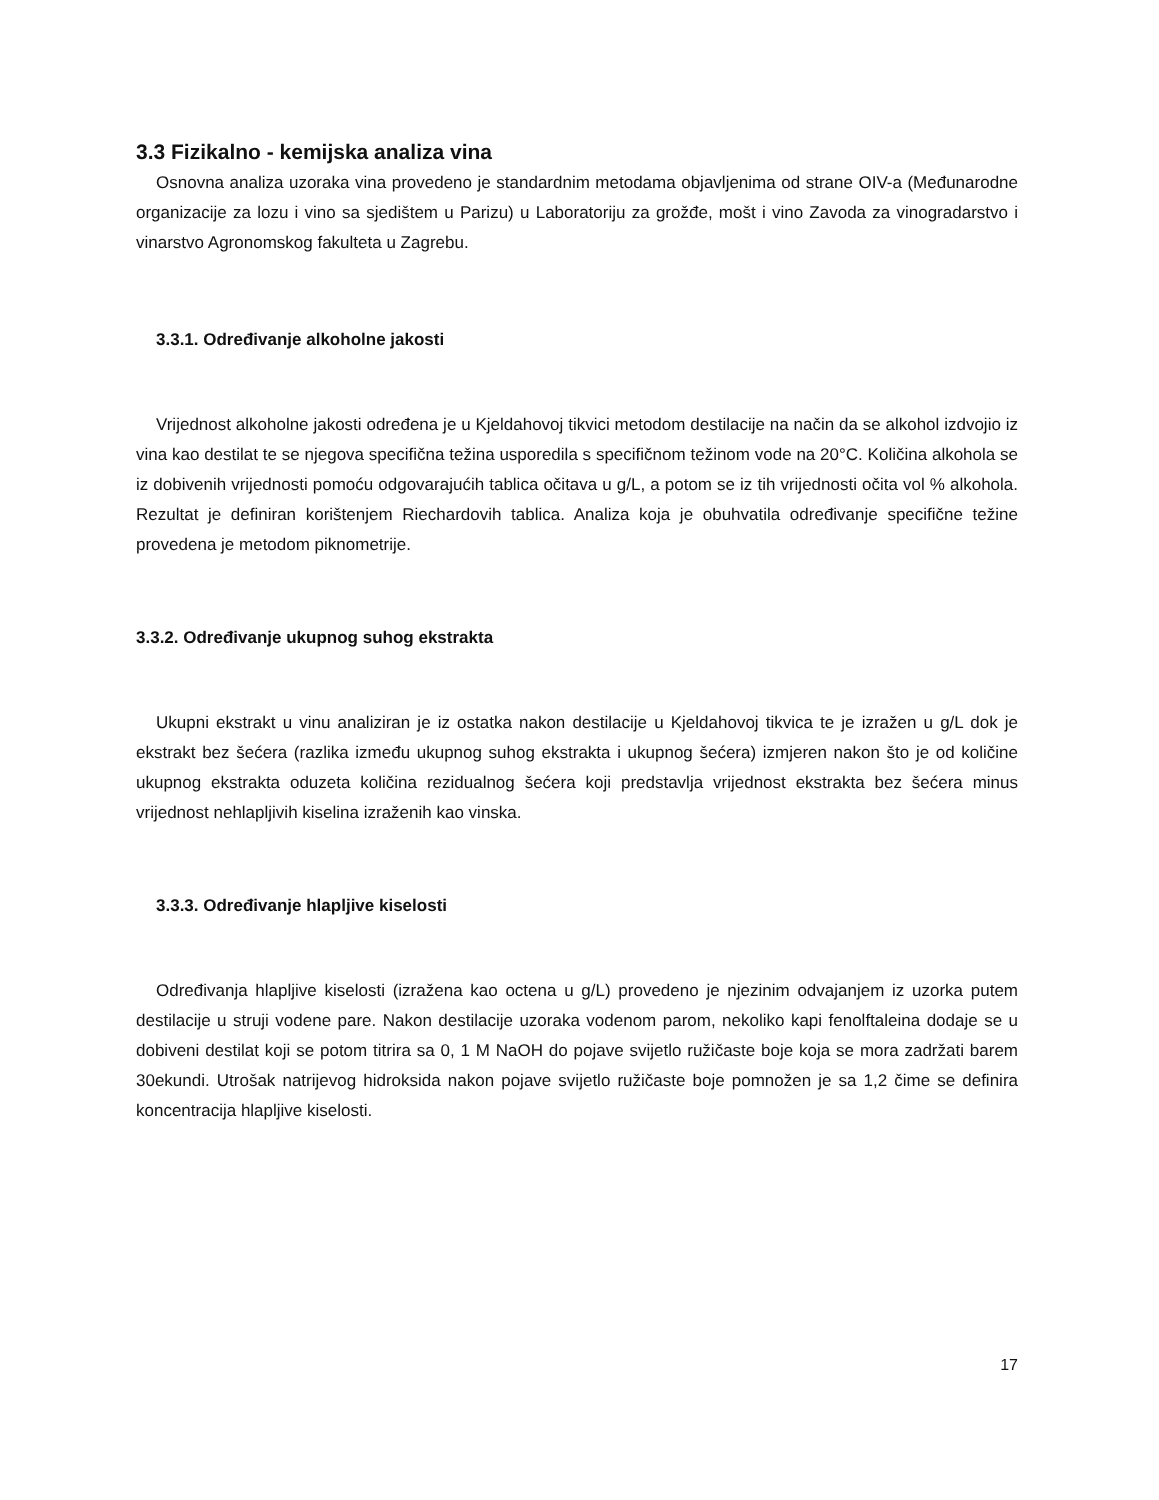3.3 Fizikalno - kemijska analiza vina
Osnovna analiza uzoraka vina provedeno je standardnim metodama objavljenima od strane OIV-a (Međunarodne organizacije za lozu i vino sa sjedištem u Parizu) u Laboratoriju za grožđe, mošt i vino Zavoda za vinogradarstvo i vinarstvo Agronomskog fakulteta u Zagrebu.
3.3.1. Određivanje alkoholne jakosti
Vrijednost alkoholne jakosti određena je u Kjeldahovoj tikvici metodom destilacije na način da se alkohol izdvojio iz vina kao destilat te se njegova specifična težina usporedila s specifičnom težinom vode na 20°C. Količina alkohola se iz dobivenih vrijednosti pomoću odgovarajućih tablica očitava u g/L, a potom se iz tih vrijednosti očita vol % alkohola. Rezultat je definiran korištenjem Riechardovih tablica. Analiza koja je obuhvatila određivanje specifične težine provedena je metodom piknometrije.
3.3.2. Određivanje ukupnog suhog ekstrakta
Ukupni ekstrakt u vinu analiziran je iz ostatka nakon destilacije u Kjeldahovoj tikvica te je izražen u g/L dok je ekstrakt bez šećera (razlika između ukupnog suhog ekstrakta i ukupnog šećera) izmjeren nakon što je od količine ukupnog ekstrakta oduzeta količina rezidualnog šećera koji predstavlja vrijednost ekstrakta bez šećera minus vrijednost nehlapljivih kiselina izraženih kao vinska.
3.3.3. Određivanje hlapljive kiselosti
Određivanja hlapljive kiselosti (izražena kao octena u g/L) provedeno je njezinim odvajanjem iz uzorka putem destilacije u struji vodene pare. Nakon destilacije uzoraka vodenom parom, nekoliko kapi fenolftaleina dodaje se u dobiveni destilat koji se potom titrira sa 0, 1 M NaOH do pojave svijetlo ružičaste boje koja se mora zadržati barem 30ekundi. Utrošak natrijevog hidroksida nakon pojave svijetlo ružičaste boje pomnožen je sa 1,2 čime se definira koncentracija hlapljive kiselosti.
17